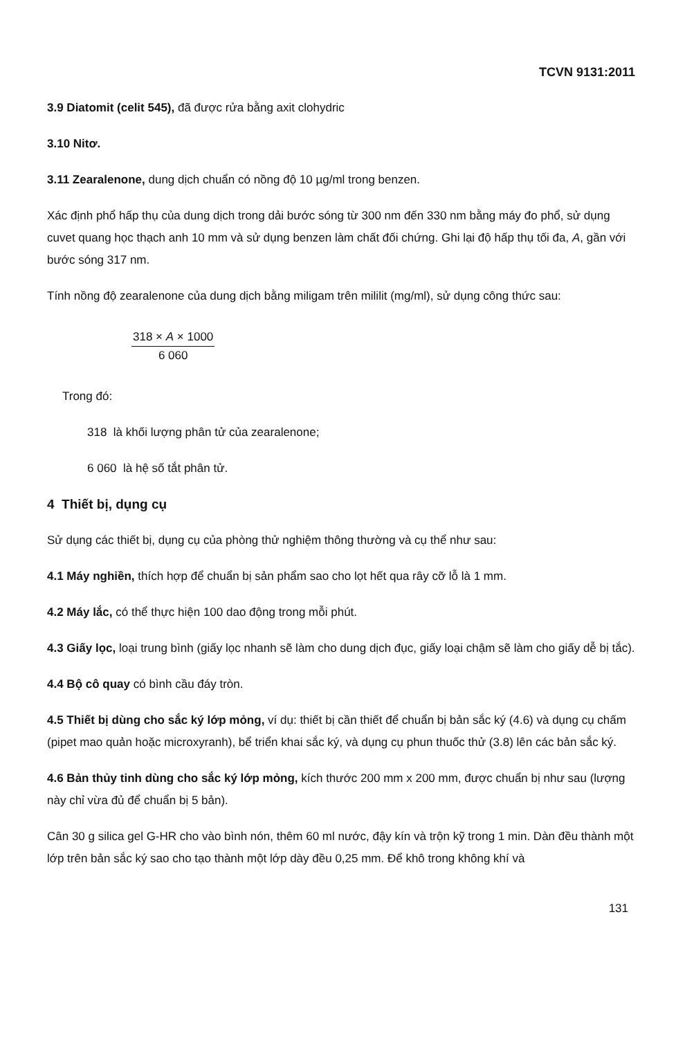TCVN 9131:2011
3.9 Diatomit (celit 545), đã được rửa bằng axit clohydric
3.10 Nitơ.
3.11 Zearalenone, dung dịch chuẩn có nồng độ 10 µg/ml trong benzen.
Xác định phổ hấp thụ của dung dịch trong dải bước sóng từ 300 nm đến 330 nm bằng máy đo phổ, sử dụng cuvet quang học thạch anh 10 mm và sử dụng benzen làm chất đối chứng. Ghi lại độ hấp thụ tối đa, A, gần với bước sóng 317 nm.
Tính nồng độ zearalenone của dung dịch bằng miligam trên mililit (mg/ml), sử dụng công thức sau:
318 × A × 1000
6 060
Trong đó:
318 là khối lượng phân tử của zearalenone;
6 060 là hệ số tắt phân tử.
4 Thiết bị, dụng cụ
Sử dụng các thiết bị, dụng cụ của phòng thử nghiệm thông thường và cụ thể như sau:
4.1 Máy nghiền, thích hợp để chuẩn bị sản phẩm sao cho lọt hết qua rây cỡ lỗ là 1 mm.
4.2 Máy lắc, có thể thực hiện 100 dao động trong mỗi phút.
4.3 Giấy lọc, loại trung bình (giấy lọc nhanh sẽ làm cho dung dịch đục, giấy loại chậm sẽ làm cho giấy dễ bị tắc).
4.4 Bộ cô quay có bình cầu đáy tròn.
4.5 Thiết bị dùng cho sắc ký lớp mỏng, ví dụ: thiết bị cần thiết để chuẩn bị bản sắc ký (4.6) và dụng cụ chấm (pipet mao quản hoặc microxyranh), bể triển khai sắc ký, và dụng cụ phun thuốc thử (3.8) lên các bản sắc ký.
4.6 Bản thủy tinh dùng cho sắc ký lớp mỏng, kích thước 200 mm x 200 mm, được chuẩn bị như sau (lượng này chỉ vừa đủ để chuẩn bị 5 bản).
Cân 30 g silica gel G-HR cho vào bình nón, thêm 60 ml nước, đậy kín và trộn kỹ trong 1 min. Dàn đều thành một lớp trên bản sắc ký sao cho tạo thành một lớp dày đều 0,25 mm. Để khô trong không khí và
131